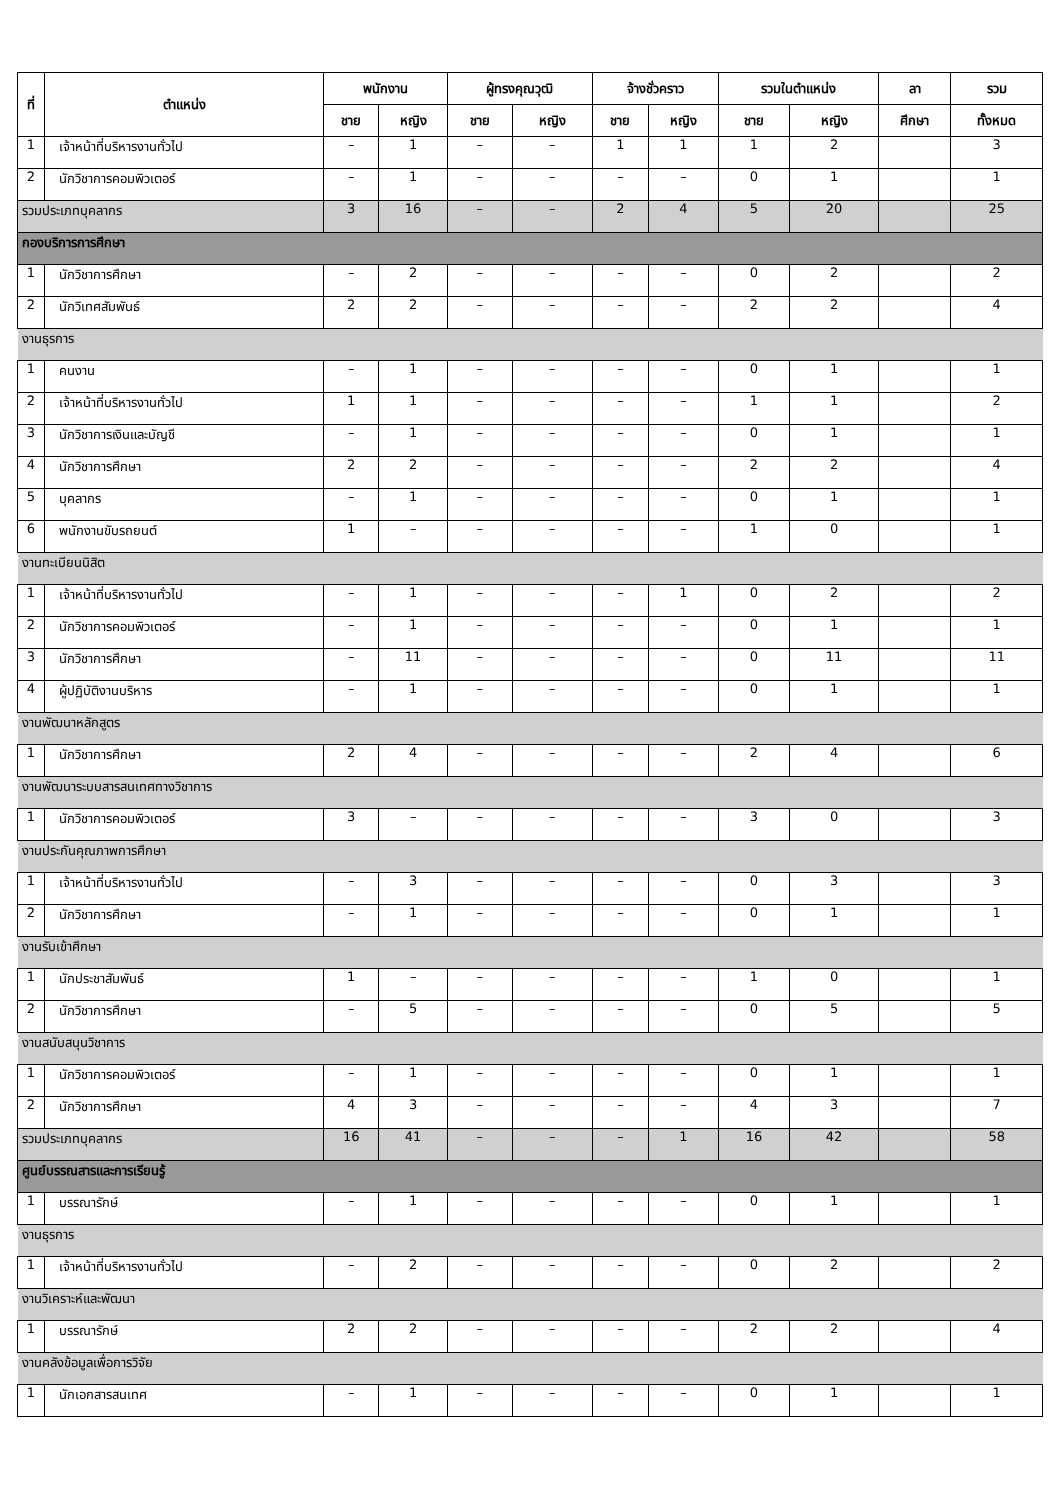| ที่ | ตำแหน่ง | พนักงาน | | ผู้ทรงคุณวุฒิ | | จ้างชั่วคราว | | รวมในตำแหน่ง | | ลา | รวม |
| --- | --- | --- | --- | --- | --- | --- | --- | --- | --- | --- | --- |
| | | ชาย | หญิง | ชาย | หญิง | ชาย | หญิง | ชาย | หญิง | ศึกษา | ทั้งหมด |
| 1 | เจ้าหน้าที่บริหารงานทั่วไป | – | 1 | – | – | 1 | 1 | 1 | 2 | | 3 |
| 2 | นักวิชาการคอมพิวเตอร์ | – | 1 | – | – | – | – | 0 | 1 | | 1 |
| รวมประเภทบุคลากร | | 3 | 16 | – | – | 2 | 4 | 5 | 20 | | 25 |
| กองบริการการศึกษา | | | | | | | | | | | |
| 1 | นักวิชาการศึกษา | – | 2 | – | – | – | – | 0 | 2 | | 2 |
| 2 | นักวิเทศสัมพันธ์ | 2 | 2 | – | – | – | – | 2 | 2 | | 4 |
| งานธุรการ | | | | | | | | | | | |
| 1 | คนงาน | – | 1 | – | – | – | – | 0 | 1 | | 1 |
| 2 | เจ้าหน้าที่บริหารงานทั่วไป | 1 | 1 | – | – | – | – | 1 | 1 | | 2 |
| 3 | นักวิชาการเงินและบัญชี | – | 1 | – | – | – | – | 0 | 1 | | 1 |
| 4 | นักวิชาการศึกษา | 2 | 2 | – | – | – | – | 2 | 2 | | 4 |
| 5 | บุคลากร | – | 1 | – | – | – | – | 0 | 1 | | 1 |
| 6 | พนักงานขับรถยนต์ | 1 | – | – | – | – | – | 1 | 0 | | 1 |
| งานทะเบียนนิสิต | | | | | | | | | | | |
| 1 | เจ้าหน้าที่บริหารงานทั่วไป | – | 1 | – | – | – | 1 | 0 | 2 | | 2 |
| 2 | นักวิชาการคอมพิวเตอร์ | – | 1 | – | – | – | – | 0 | 1 | | 1 |
| 3 | นักวิชาการศึกษา | – | 11 | – | – | – | – | 0 | 11 | | 11 |
| 4 | ผู้ปฏิบัติงานบริหาร | – | 1 | – | – | – | – | 0 | 1 | | 1 |
| งานพัฒนาหลักสูตร | | | | | | | | | | | |
| 1 | นักวิชาการศึกษา | 2 | 4 | – | – | – | – | 2 | 4 | | 6 |
| งานพัฒนาระบบสารสนเทศทางวิชาการ | | | | | | | | | | | |
| 1 | นักวิชาการคอมพิวเตอร์ | 3 | – | – | – | – | – | 3 | 0 | | 3 |
| งานประกันคุณภาพการศึกษา | | | | | | | | | | | |
| 1 | เจ้าหน้าที่บริหารงานทั่วไป | – | 3 | – | – | – | – | 0 | 3 | | 3 |
| 2 | นักวิชาการศึกษา | – | 1 | – | – | – | – | 0 | 1 | | 1 |
| งานรับเข้าศึกษา | | | | | | | | | | | |
| 1 | นักประชาสัมพันธ์ | 1 | – | – | – | – | – | 1 | 0 | | 1 |
| 2 | นักวิชาการศึกษา | – | 5 | – | – | – | – | 0 | 5 | | 5 |
| งานสนับสนุนวิชาการ | | | | | | | | | | | |
| 1 | นักวิชาการคอมพิวเตอร์ | – | 1 | – | – | – | – | 0 | 1 | | 1 |
| 2 | นักวิชาการศึกษา | 4 | 3 | – | – | – | – | 4 | 3 | | 7 |
| รวมประเภทบุคลากร | | 16 | 41 | – | – | – | 1 | 16 | 42 | | 58 |
| ศูนย์บรรณสารและการเรียนรู้ | | | | | | | | | | | |
| 1 | บรรณารักษ์ | – | 1 | – | – | – | – | 0 | 1 | | 1 |
| งานธุรการ | | | | | | | | | | | |
| 1 | เจ้าหน้าที่บริหารงานทั่วไป | – | 2 | – | – | – | – | 0 | 2 | | 2 |
| งานวิเคราะห์และพัฒนา | | | | | | | | | | | |
| 1 | บรรณารักษ์ | 2 | 2 | – | – | – | – | 2 | 2 | | 4 |
| งานคลังข้อมูลเพื่อการวิจัย | | | | | | | | | | | |
| 1 | นักเอกสารสนเทศ | – | 1 | – | – | – | – | 0 | 1 | | 1 |